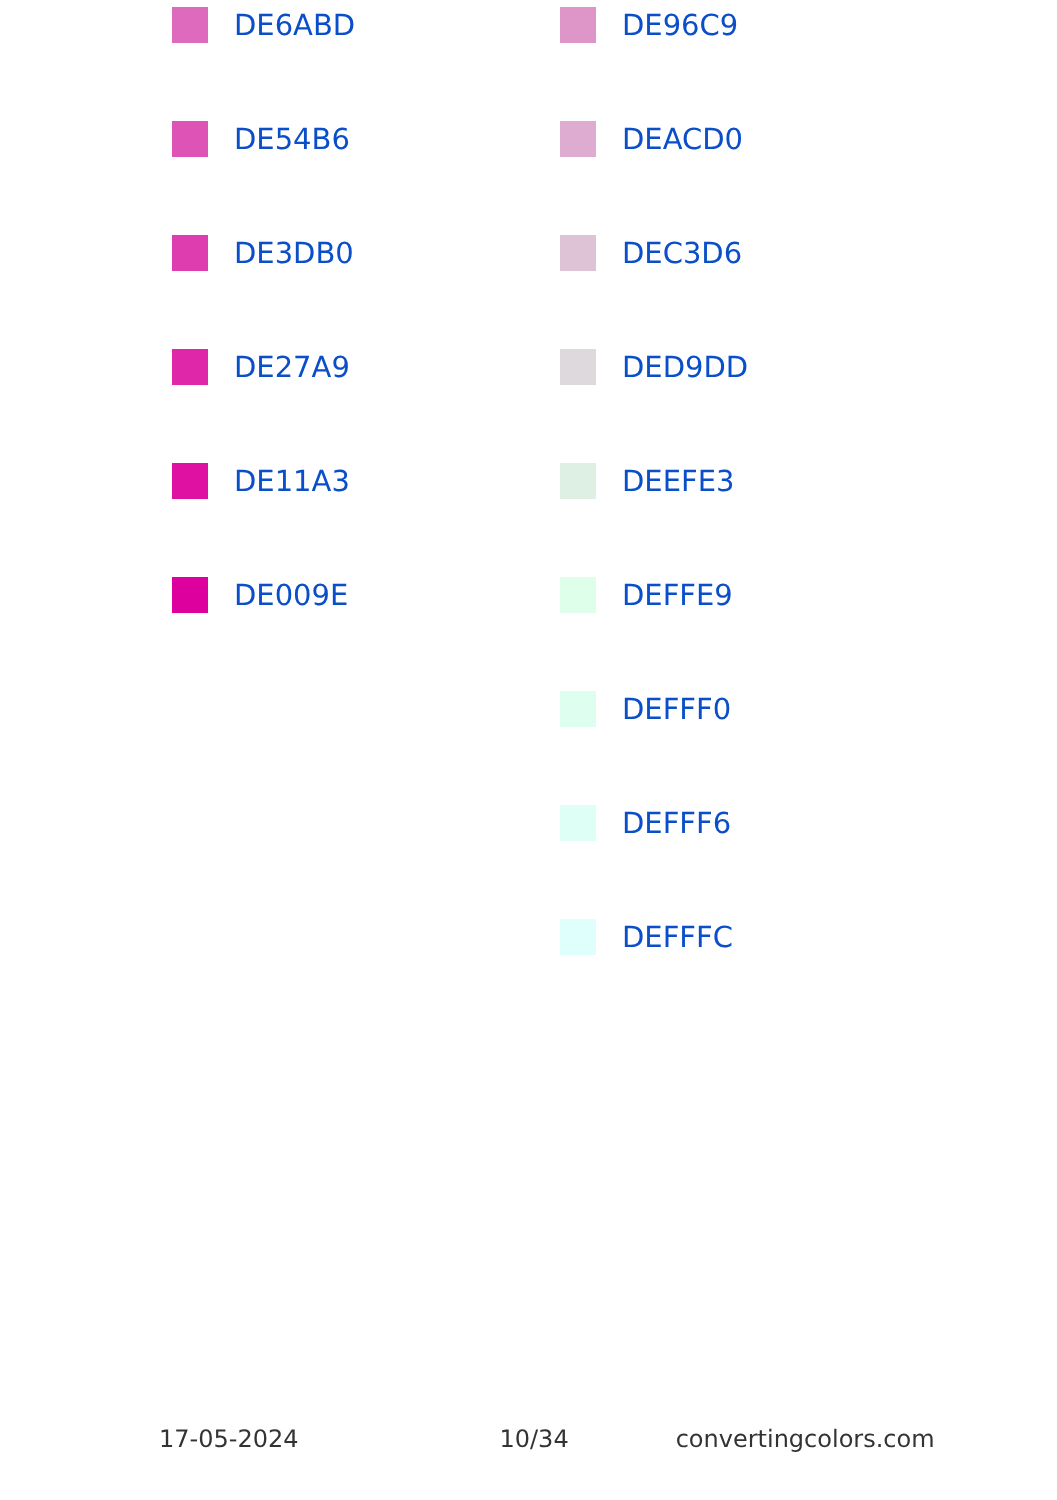DE6ABD
DE54B6
DE3DB0
DE27A9
DE11A3
DE009E
DE96C9
DEACD0
DEC3D6
DED9DD
DEEFE3
DEFFE9
DEFFF0
DEFFF6
DEFFFC
17-05-2024 10/34 convertingcolors.com